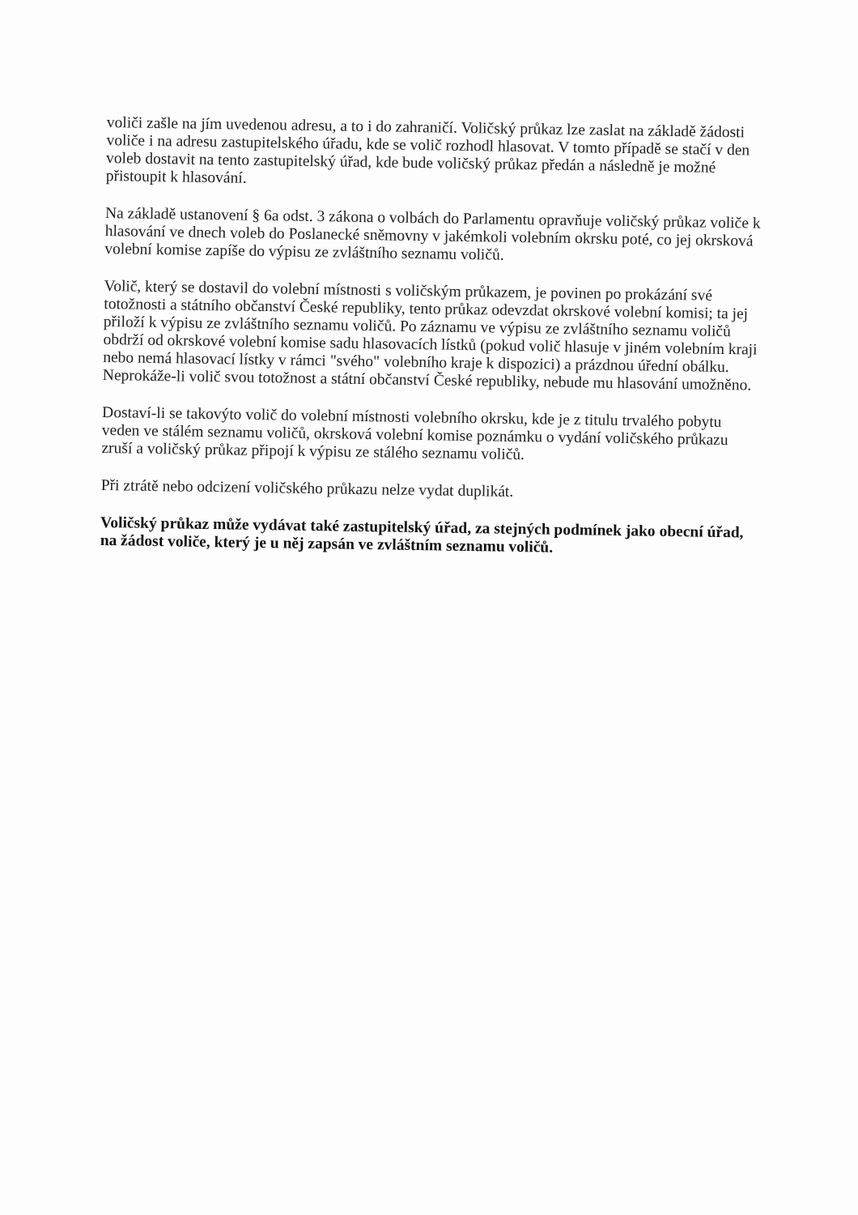voliči zašle na jím uvedenou adresu, a to i do zahraničí. Voličský průkaz lze zaslat na základě žádosti voliče i na adresu zastupitelského úřadu, kde se volič rozhodl hlasovat. V tomto případě se stačí v den voleb dostavit na tento zastupitelský úřad, kde bude voličský průkaz předán a následně je možné přistoupit k hlasování.
Na základě ustanovení § 6a odst. 3 zákona o volbách do Parlamentu opravňuje voličský průkaz voliče k hlasování ve dnech voleb do Poslanecké sněmovny v jakémkoli volebním okrsku poté, co jej okrsková volební komise zapíše do výpisu ze zvláštního seznamu voličů.
Volič, který se dostavil do volební místnosti s voličským průkazem, je povinen po prokázání své totožnosti a státního občanství České republiky, tento průkaz odevzdat okrskové volební komisi; ta jej přiloží k výpisu ze zvláštního seznamu voličů. Po záznamu ve výpisu ze zvláštního seznamu voličů obdrží od okrskové volební komise sadu hlasovacích lístků (pokud volič hlasuje v jiném volebním kraji nebo nemá hlasovací lístky v rámci "svého" volebního kraje k dispozici) a prázdnou úřední obálku. Neprokáže-li volič svou totožnost a státní občanství České republiky, nebude mu hlasování umožněno.
Dostaví-li se takovýto volič do volební místnosti volebního okrsku, kde je z titulu trvalého pobytu veden ve stálém seznamu voličů, okrsková volební komise poznámku o vydání voličského průkazu zruší a voličský průkaz připojí k výpisu ze stálého seznamu voličů.
Při ztrátě nebo odcizení voličského průkazu nelze vydat duplikát.
Voličský průkaz může vydávat také zastupitelský úřad, za stejných podmínek jako obecní úřad, na žádost voliče, který je u něj zapsán ve zvláštním seznamu voličů.